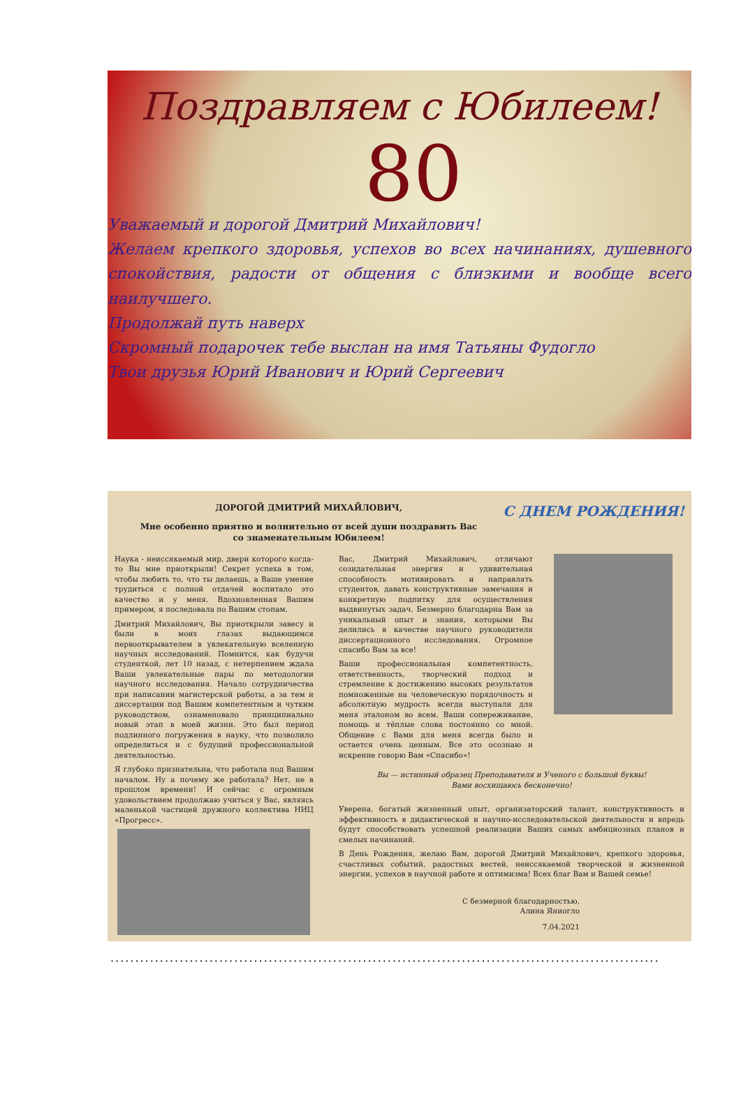Поздравляем с Юбилеем!
80
Уважаемый и дорогой Дмитрий Михайлович!
Желаем крепкого здоровья, успехов во всех начинаниях, душевного спокойствия, радости от общения с близкими и вообще всего наилучшего.
Продолжай путь наверх
Скромный подарочек тебе выслан на имя Татьяны Фудогло
Твои друзья Юрий Иванович и Юрий Сергеевич
ДОРОГОЙ ДМИТРИЙ МИХАЙЛОВИЧ,
Мне особенно приятно и волнительно от всей души поздравить Вас
со знаменательным Юбилеем!
С ДНЕМ РОЖДЕНИЯ!
Наука - неиссякаемый мир, двери которого когда-то Вы мне приоткрыли! Секрет успеха в том, чтобы любить то, что ты делаешь, а Ваше умение трудиться с полной отдачей воспитало это качество и у меня. Вдохновленная Вашим примером, я последовала по Вашим стопам.
Дмитрий Михайлович, Вы приоткрыли завесу и были в моих глазах выдающимся первооткрывателем в увлекательную вселенную научных исследований. Помнится, как будучи студенткой, лет 10 назад, с нетерпением ждала Ваши увлекательные пары по методологии научного исследования. Начало сотрудничества при написании магистерской работы, а за тем и диссертации под Вашим компетентным и чутким руководством, ознаменовало принципиально новый этап в моей жизни. Это был период подлинного погружения в науку, что позволило определиться и с будущей профессиональной деятельностью.
Я глубоко признательна, что работала под Вашим началом. Ну а почему же работала? Нет, не в прошлом времени! И сейчас с огромным удовольствием продолжаю учиться у Вас, являясь маленькой частицей дружного коллектива НИЦ «Прогресс».
Вас, Дмитрий Михайлович, отличают созидательная энергия и удивительная способность мотивировать и направлять студентов, давать конструктивные замечания и конкретную подпитку для осуществления выдвинутых задач. Безмерно благодарна Вам за уникальный опыт и знания, которыми Вы делились в качестве научного руководителя диссертационного исследования. Огромное спасибо Вам за все!
Ваши профессиональная компетентность, ответственность, творческий подход и стремление к достижению высоких результатов помноженные на человеческую порядочность и абсолютную мудрость всегда выступали для меня эталоном во всем. Ваши сопереживание, помощь и тёплые слова постоянно со мной. Общение с Вами для меня всегда было и остается очень ценным. Все это осознаю и искренне говорю Вам «Спасибо»!
Вы — истинный образец Преподавателя и Ученого с большой буквы!
Вами восхищаюсь бесконечно!
Уверена, богатый жизненный опыт, организаторский талант, конструктивность и эффективность в дидактической и научно-исследовательской деятельности и впредь будут способствовать успешной реализации Ваших самых амбициозных планов и смелых начинаний.
В День Рождения, желаю Вам, дорогой Дмитрий Михайлович, крепкого здоровья, счастливых событий, радостных вестей, неиссякаемой творческой и жизненной энергии, успехов в научной работе и оптимизма! Всех благ Вам и Вашей семье!
С безмерной благодарностью,
Алина Яниогло
7.04.2021
...............................................................................................................